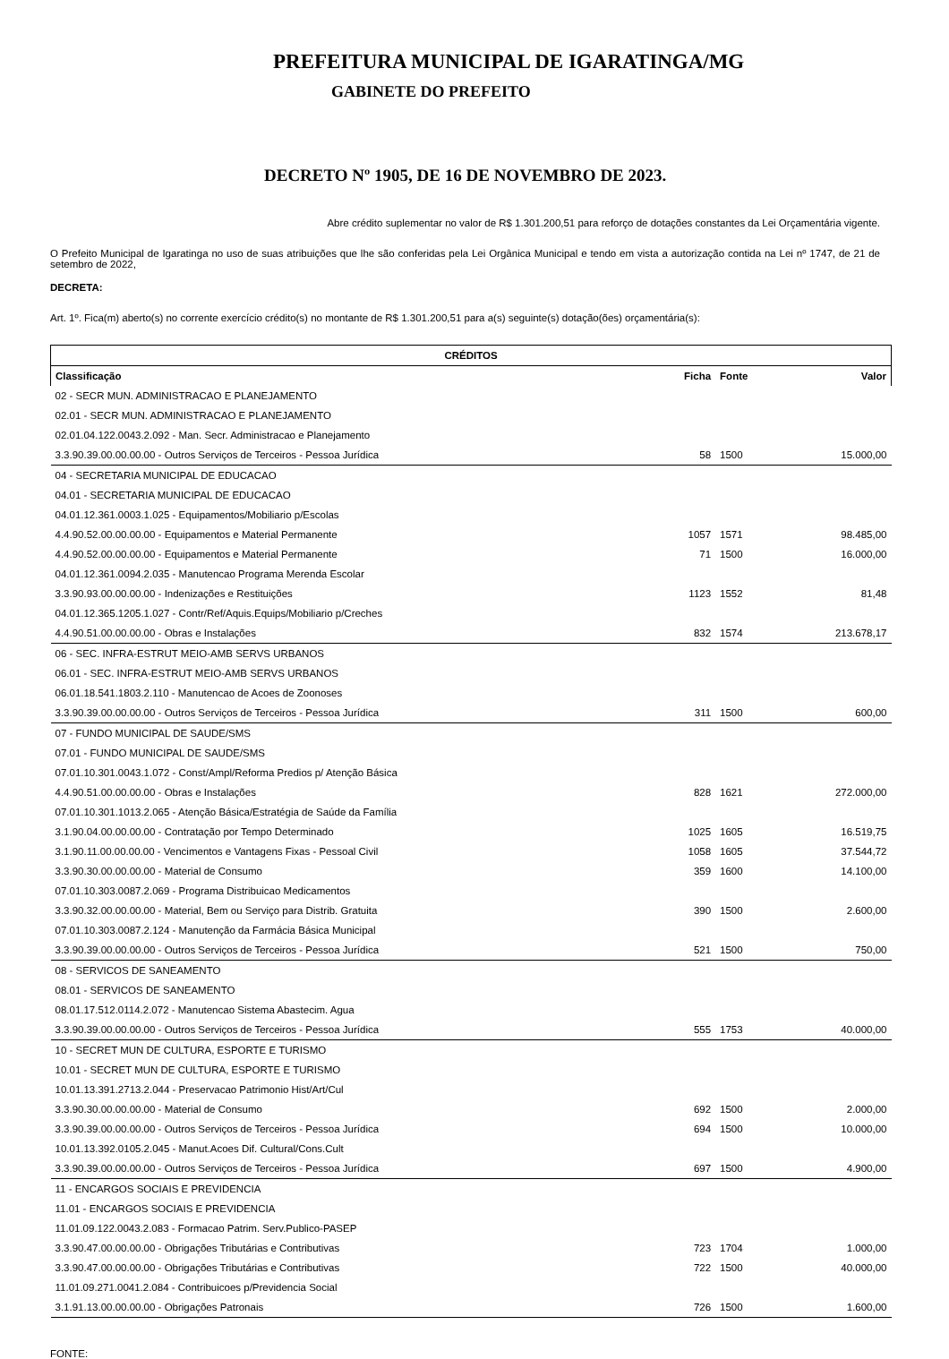PREFEITURA MUNICIPAL DE IGARATINGA/MG
GABINETE DO PREFEITO
DECRETO Nº 1905, DE 16 DE NOVEMBRO DE 2023.
Abre crédito suplementar no valor de R$ 1.301.200,51 para reforço de dotações constantes da Lei Orçamentária vigente.
O Prefeito Municipal de Igaratinga no uso de suas atribuições que lhe são conferidas pela Lei Orgânica Municipal e tendo em vista a autorização contida na Lei nº 1747, de 21 de setembro de 2022,
DECRETA:
Art. 1º. Fica(m) aberto(s) no corrente exercício crédito(s) no montante de R$ 1.301.200,51 para a(s) seguinte(s) dotação(ões) orçamentária(s):
| CRÉDITOS | | | |
| --- | --- | --- | --- |
| Classificação | Ficha | Fonte | Valor |
| 02 - SECR MUN. ADMINISTRACAO E PLANEJAMENTO | | | |
| 02.01 - SECR MUN. ADMINISTRACAO E PLANEJAMENTO | | | |
| 02.01.04.122.0043.2.092 - Man. Secr. Administracao e Planejamento | | | |
| 3.3.90.39.00.00.00.00 - Outros Serviços de Terceiros - Pessoa Jurídica | 58 | 1500 | 15.000,00 |
| 04 - SECRETARIA MUNICIPAL DE EDUCACAO | | | |
| 04.01 - SECRETARIA MUNICIPAL DE EDUCACAO | | | |
| 04.01.12.361.0003.1.025 - Equipamentos/Mobiliario p/Escolas | | | |
| 4.4.90.52.00.00.00.00 - Equipamentos e Material Permanente | 1057 | 1571 | 98.485,00 |
| 4.4.90.52.00.00.00.00 - Equipamentos e Material Permanente | 71 | 1500 | 16.000,00 |
| 04.01.12.361.0094.2.035 - Manutencao Programa Merenda Escolar | | | |
| 3.3.90.93.00.00.00.00 - Indenizações e Restituições | 1123 | 1552 | 81,48 |
| 04.01.12.365.1205.1.027 - Contr/Ref/Aquis.Equips/Mobiliario p/Creches | | | |
| 4.4.90.51.00.00.00.00 - Obras e Instalações | 832 | 1574 | 213.678,17 |
| 06 - SEC. INFRA-ESTRUT MEIO-AMB SERVS URBANOS | | | |
| 06.01 - SEC. INFRA-ESTRUT MEIO-AMB SERVS URBANOS | | | |
| 06.01.18.541.1803.2.110 - Manutencao de Acoes de Zoonoses | | | |
| 3.3.90.39.00.00.00.00 - Outros Serviços de Terceiros - Pessoa Jurídica | 311 | 1500 | 600,00 |
| 07 - FUNDO MUNICIPAL DE SAUDE/SMS | | | |
| 07.01 - FUNDO MUNICIPAL DE SAUDE/SMS | | | |
| 07.01.10.301.0043.1.072 - Const/Ampl/Reforma Predios p/ Atenção Básica | | | |
| 4.4.90.51.00.00.00.00 - Obras e Instalações | 828 | 1621 | 272.000,00 |
| 07.01.10.301.1013.2.065 - Atenção Básica/Estratégia de Saúde da Família | | | |
| 3.1.90.04.00.00.00.00 - Contratação por Tempo Determinado | 1025 | 1605 | 16.519,75 |
| 3.1.90.11.00.00.00.00 - Vencimentos e Vantagens Fixas - Pessoal Civil | 1058 | 1605 | 37.544,72 |
| 3.3.90.30.00.00.00.00 - Material de Consumo | 359 | 1600 | 14.100,00 |
| 07.01.10.303.0087.2.069 - Programa Distribuicao Medicamentos | | | |
| 3.3.90.32.00.00.00.00 - Material, Bem ou Serviço para Distrib. Gratuita | 390 | 1500 | 2.600,00 |
| 07.01.10.303.0087.2.124 - Manutenção da Farmácia Básica Municipal | | | |
| 3.3.90.39.00.00.00.00 - Outros Serviços de Terceiros - Pessoa Jurídica | 521 | 1500 | 750,00 |
| 08 - SERVICOS DE SANEAMENTO | | | |
| 08.01 - SERVICOS DE SANEAMENTO | | | |
| 08.01.17.512.0114.2.072 - Manutencao Sistema Abastecim. Agua | | | |
| 3.3.90.39.00.00.00.00 - Outros Serviços de Terceiros - Pessoa Jurídica | 555 | 1753 | 40.000,00 |
| 10 - SECRET MUN DE CULTURA, ESPORTE E TURISMO | | | |
| 10.01 - SECRET MUN DE CULTURA, ESPORTE E TURISMO | | | |
| 10.01.13.391.2713.2.044 - Preservacao Patrimonio Hist/Art/Cul | | | |
| 3.3.90.30.00.00.00.00 - Material de Consumo | 692 | 1500 | 2.000,00 |
| 3.3.90.39.00.00.00.00 - Outros Serviços de Terceiros - Pessoa Jurídica | 694 | 1500 | 10.000,00 |
| 10.01.13.392.0105.2.045 - Manut.Acoes Dif. Cultural/Cons.Cult | | | |
| 3.3.90.39.00.00.00.00 - Outros Serviços de Terceiros - Pessoa Jurídica | 697 | 1500 | 4.900,00 |
| 11 - ENCARGOS SOCIAIS E PREVIDENCIA | | | |
| 11.01 - ENCARGOS SOCIAIS E PREVIDENCIA | | | |
| 11.01.09.122.0043.2.083 - Formacao Patrim. Serv.Publico-PASEP | | | |
| 3.3.90.47.00.00.00.00 - Obrigações Tributárias e Contributivas | 723 | 1704 | 1.000,00 |
| 3.3.90.47.00.00.00.00 - Obrigações Tributárias e Contributivas | 722 | 1500 | 40.000,00 |
| 11.01.09.271.0041.2.084 - Contribuicoes p/Previdencia Social | | | |
| 3.1.91.13.00.00.00.00 - Obrigações Patronais | 726 | 1500 | 1.600,00 |
FONTE: